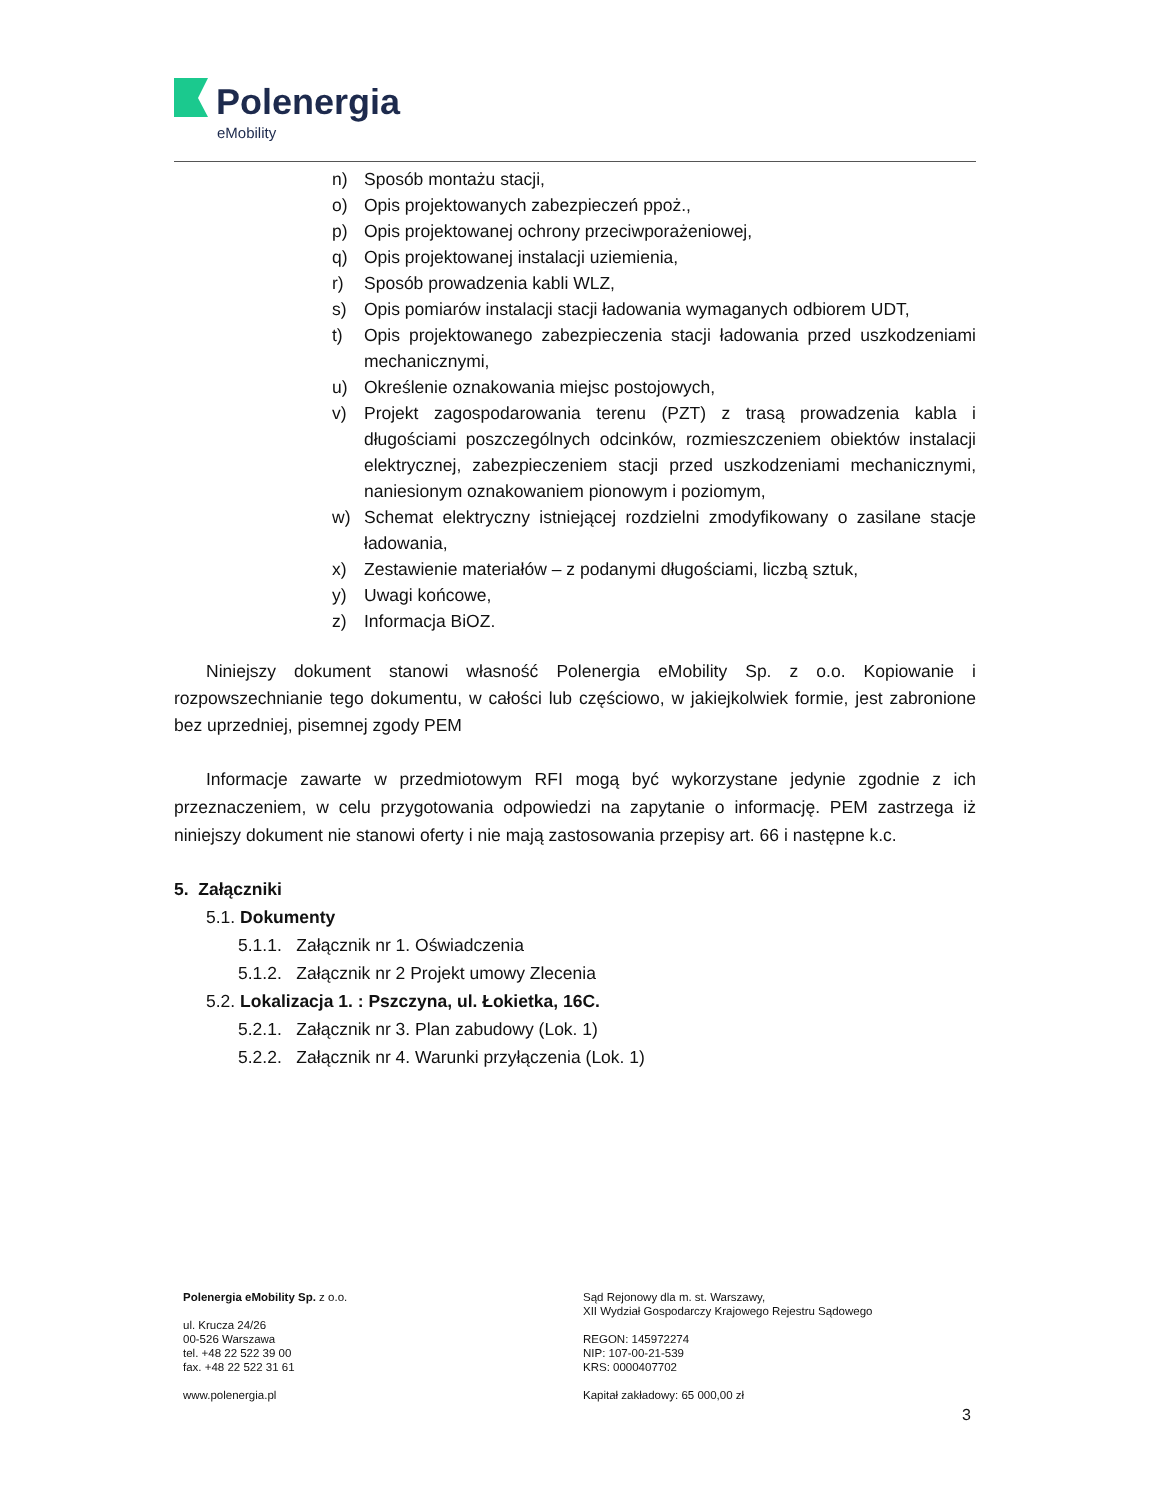Polenergia
eMobility
n) Sposób montażu stacji,
o) Opis projektowanych zabezpieczeń ppoż.,
p) Opis projektowanej ochrony przeciwporażeniowej,
q) Opis projektowanej instalacji uziemienia,
r) Sposób prowadzenia kabli WLZ,
s) Opis pomiarów instalacji stacji ładowania wymaganych odbiorem UDT,
t) Opis projektowanego zabezpieczenia stacji ładowania przed uszkodzeniami mechanicznymi,
u) Określenie oznakowania miejsc postojowych,
v) Projekt zagospodarowania terenu (PZT) z trasą prowadzenia kabla i długościami poszczególnych odcinków, rozmieszczeniem obiektów instalacji elektrycznej, zabezpieczeniem stacji przed uszkodzeniami mechanicznymi, naniesionym oznakowaniem pionowym i poziomym,
w) Schemat elektryczny istniejącej rozdzielni zmodyfikowany o zasilane stacje ładowania,
x) Zestawienie materiałów – z podanymi długościami, liczbą sztuk,
y) Uwagi końcowe,
z) Informacja BiOZ.
Niniejszy dokument stanowi własność Polenergia eMobility Sp. z o.o. Kopiowanie i rozpowszechnianie tego dokumentu, w całości lub częściowo, w jakiejkolwiek formie, jest zabronione bez uprzedniej, pisemnej zgody PEM
Informacje zawarte w przedmiotowym RFI mogą być wykorzystane jedynie zgodnie z ich przeznaczeniem, w celu przygotowania odpowiedzi na zapytanie o informację. PEM zastrzega iż niniejszy dokument nie stanowi oferty i nie mają zastosowania przepisy art. 66 i następne k.c.
5. Załączniki
5.1. Dokumenty
5.1.1. Załącznik nr 1. Oświadczenia
5.1.2. Załącznik nr 2 Projekt umowy Zlecenia
5.2. Lokalizacja 1. : Pszczyna, ul. Łokietka, 16C.
5.2.1. Załącznik nr 3. Plan zabudowy (Lok. 1)
5.2.2. Załącznik nr 4. Warunki przyłączenia (Lok. 1)
Polenergia eMobility Sp. z o.o.
ul. Krucza 24/26
00-526 Warszawa
tel. +48 22 522 39 00
fax. +48 22 522 31 61
www.polenergia.pl
Sąd Rejonowy dla m. st. Warszawy,
XII Wydział Gospodarczy Krajowego Rejestru Sądowego
REGON: 145972274
NIP: 107-00-21-539
KRS: 0000407702
Kapitał zakładowy: 65 000,00 zł
3